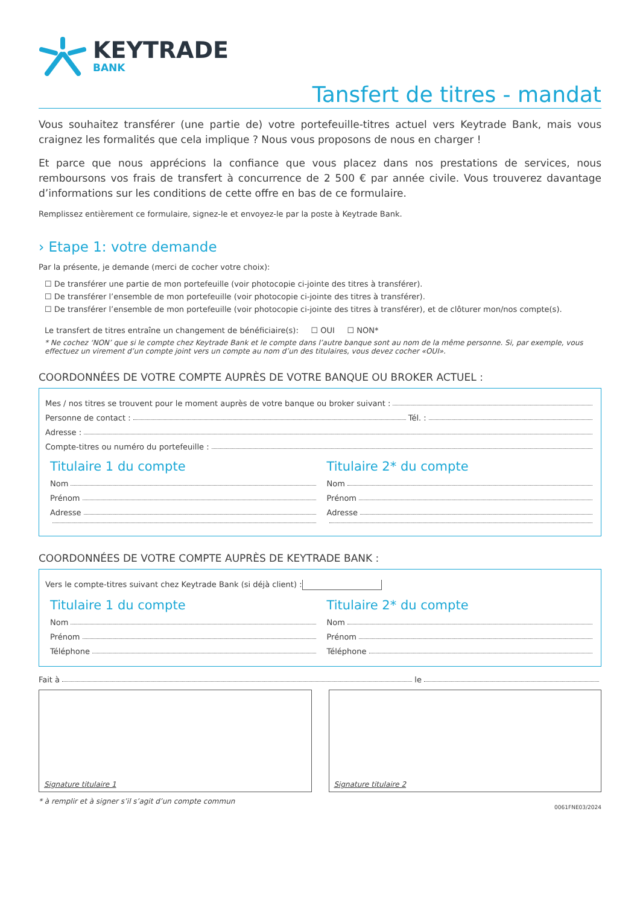KEYTRADE
BANK
Tansfert de titres - mandat
Vous souhaitez transférer (une partie de) votre portefeuille-titres actuel vers Keytrade Bank, mais vous craignez les formalités que cela implique ? Nous vous proposons de nous en charger !
Et parce que nous apprécions la confiance que vous placez dans nos prestations de services, nous remboursons vos frais de transfert à concurrence de 2 500 € par année civile. Vous trouverez davantage d’informations sur les conditions de cette offre en bas de ce formulaire.
Remplissez entièrement ce formulaire, signez-le et envoyez-le par la poste à Keytrade Bank.
› Etape 1: votre demande
Par la présente, je demande (merci de cocher votre choix):
☐ De transférer une partie de mon portefeuille (voir photocopie ci-jointe des titres à transférer).
☐ De transférer l’ensemble de mon portefeuille (voir photocopie ci-jointe des titres à transférer).
☐ De transférer l’ensemble de mon portefeuille (voir photocopie ci-jointe des titres à transférer), et de clôturer mon/nos compte(s).
Le transfert de titres entraîne un changement de bénéficiaire(s): ☐ OUI ☐ NON*
* Ne cochez ‘NON’ que si le compte chez Keytrade Bank et le compte dans l’autre banque sont au nom de la même personne. Si, par exemple, vous effectuez un virement d’un compte joint vers un compte au nom d’un des titulaires, vous devez cocher «OUI».
COORDONNÉES DE VOTRE COMPTE AUPRÈS DE VOTRE BANQUE OU BROKER ACTUEL :
Mes / nos titres se trouvent pour le moment auprès de votre banque ou broker suivant :
Personne de contact : Tél. :
Adresse :
Compte-titres ou numéro du portefeuille :
Titulaire 1 du compte
Nom
Prénom
Adresse
Titulaire 2* du compte
Nom
Prénom
Adresse
COORDONNÉES DE VOTRE COMPTE AUPRÈS DE KEYTRADE BANK :
Vers le compte-titres suivant chez Keytrade Bank (si déjà client) :
Titulaire 1 du compte
Nom
Prénom
Téléphone
Titulaire 2* du compte
Nom
Prénom
Téléphone
Fait à le
Signature titulaire 1 Signature titulaire 2
* à remplir et à signer s’il s’agit d’un compte commun
0061FNE03/2024